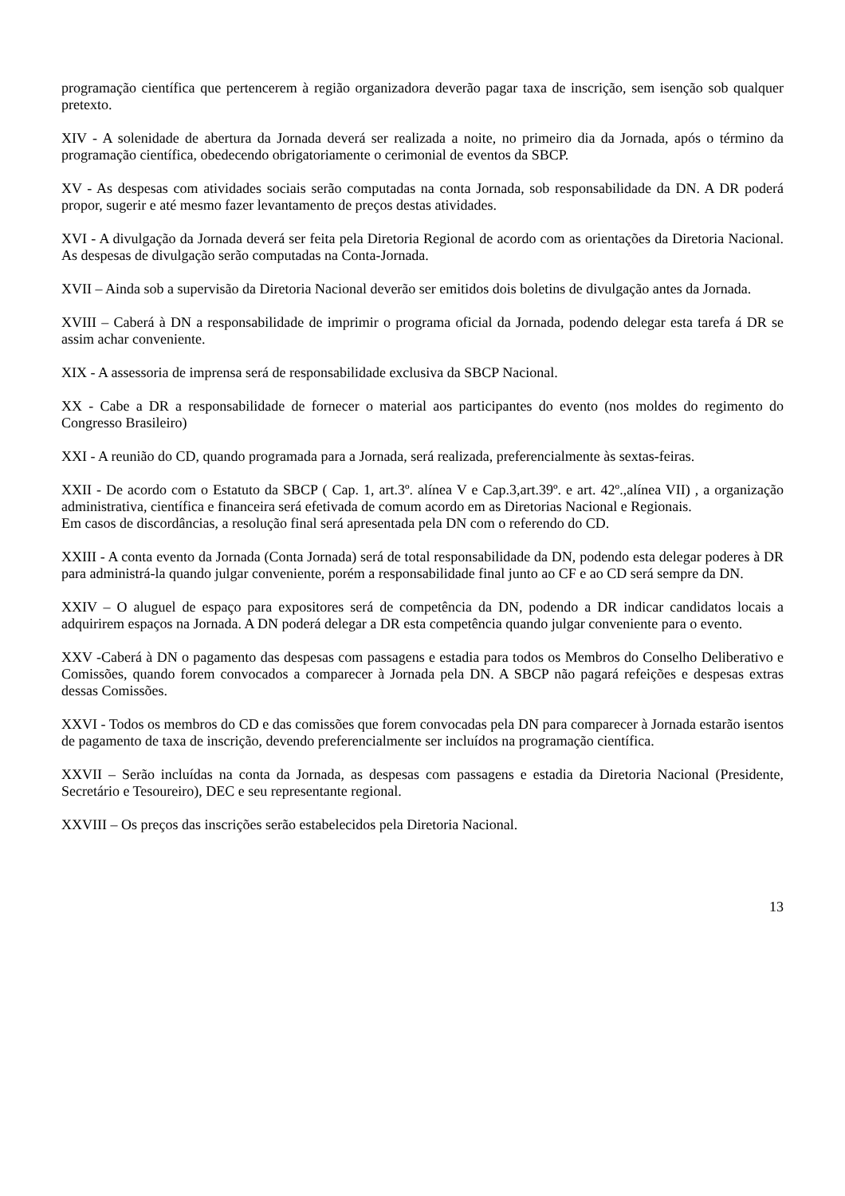programação científica que pertencerem à região organizadora deverão pagar taxa de inscrição, sem isenção sob qualquer pretexto.
XIV - A solenidade de abertura da Jornada deverá ser realizada a noite, no primeiro dia da Jornada, após o término da programação científica, obedecendo obrigatoriamente o cerimonial de eventos da SBCP.
XV - As despesas com atividades sociais serão computadas na conta Jornada, sob responsabilidade da DN. A DR poderá propor, sugerir e até mesmo fazer levantamento de preços destas atividades.
XVI - A divulgação da Jornada deverá ser feita pela Diretoria Regional de acordo com as orientações da Diretoria Nacional. As despesas de divulgação serão computadas na Conta-Jornada.
XVII – Ainda sob a supervisão da Diretoria Nacional deverão ser emitidos dois boletins de divulgação antes da Jornada.
XVIII – Caberá à DN a responsabilidade de imprimir o programa oficial da Jornada, podendo delegar esta tarefa á DR se assim achar conveniente.
XIX - A assessoria de imprensa será de responsabilidade exclusiva da SBCP Nacional.
XX - Cabe a DR a responsabilidade de fornecer o material aos participantes do evento (nos moldes do regimento do Congresso Brasileiro)
XXI - A reunião do CD, quando programada para a Jornada, será realizada, preferencialmente às sextas-feiras.
XXII - De acordo com o Estatuto da SBCP ( Cap. 1, art.3º. alínea V e Cap.3,art.39º. e art. 42º.,alínea VII) , a organização administrativa, científica e financeira será efetivada de comum acordo em as Diretorias Nacional e Regionais.
Em casos de discordâncias, a resolução final será apresentada pela DN com o referendo do CD.
XXIII - A conta evento da Jornada (Conta Jornada) será de total responsabilidade da DN, podendo esta delegar poderes à DR para administrá-la quando julgar conveniente, porém a responsabilidade final junto ao CF e ao CD será sempre da DN.
XXIV – O aluguel de espaço para expositores será de competência da DN, podendo a DR indicar candidatos locais a adquirirem espaços na Jornada. A DN poderá delegar a DR esta competência quando julgar conveniente para o evento.
XXV -Caberá à DN o pagamento das despesas com passagens e estadia para todos os Membros do Conselho Deliberativo e Comissões, quando forem convocados a comparecer à Jornada pela DN. A SBCP não pagará refeições e despesas extras dessas Comissões.
XXVI - Todos os membros do CD e das comissões que forem convocadas pela DN para comparecer à Jornada estarão isentos de pagamento de taxa de inscrição, devendo preferencialmente ser incluídos na programação científica.
XXVII – Serão incluídas na conta da Jornada, as despesas com passagens e estadia da Diretoria Nacional (Presidente, Secretário e Tesoureiro), DEC e seu representante regional.
XXVIII – Os preços das inscrições serão estabelecidos pela Diretoria Nacional.
13